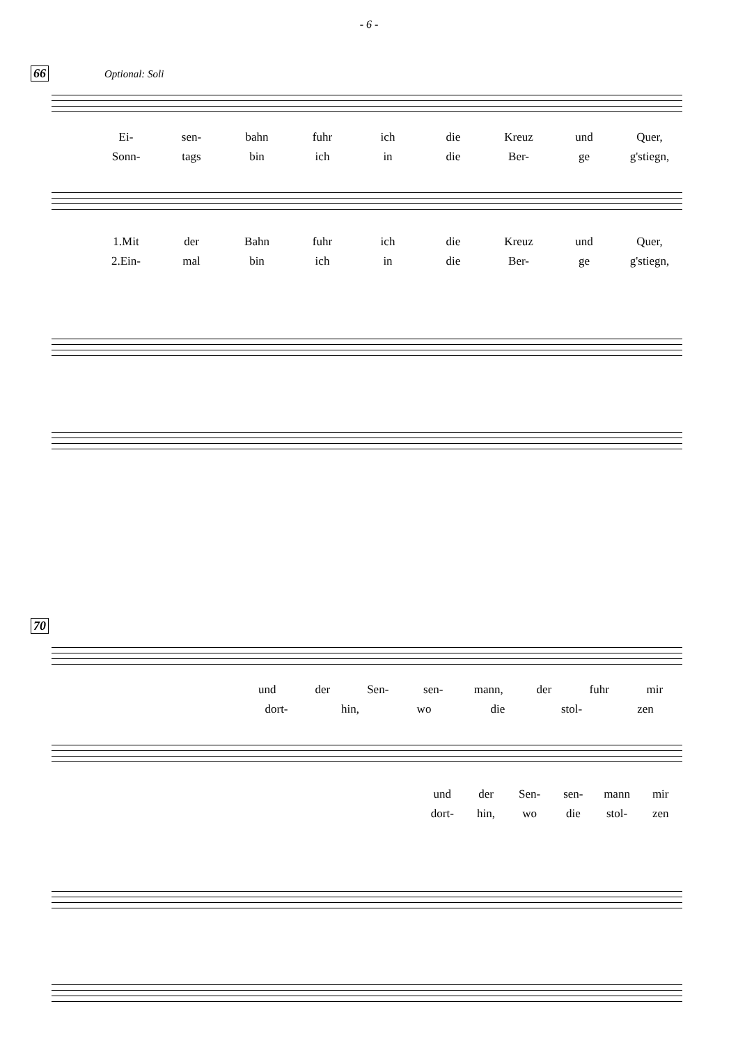- 6 -
66 Optional: Soli
Ei- sen- bahn fuhr ich die Kreuz und Quer,
Sonn- tags bin ich in die Ber- ge g'stiegn,
1.Mit der Bahn fuhr ich die Kreuz und Quer,
2.Ein- mal bin ich in die Ber- ge g'stiegn,
70
und der Sen- sen- mann, der fuhr mir
dort- hin, wo die stol- zen
und der Sen- sen- mann mir
dort- hin, wo die stol- zen